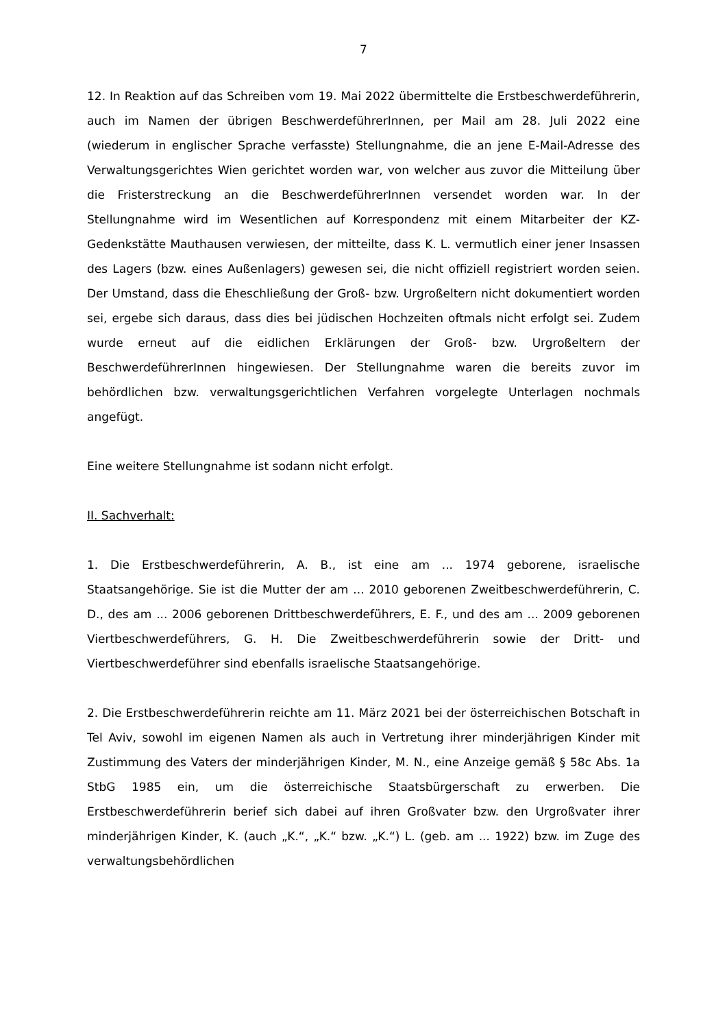7
12. In Reaktion auf das Schreiben vom 19. Mai 2022 übermittelte die Erstbeschwerdeführerin, auch im Namen der übrigen BeschwerdeführerInnen, per Mail am 28. Juli 2022 eine (wiederum in englischer Sprache verfasste) Stellungnahme, die an jene E-Mail-Adresse des Verwaltungsgerichtes Wien gerichtet worden war, von welcher aus zuvor die Mitteilung über die Fristerstreckung an die BeschwerdeführerInnen versendet worden war. In der Stellungnahme wird im Wesentlichen auf Korrespondenz mit einem Mitarbeiter der KZ-Gedenkstätte Mauthausen verwiesen, der mitteilte, dass K. L. vermutlich einer jener Insassen des Lagers (bzw. eines Außenlagers) gewesen sei, die nicht offiziell registriert worden seien. Der Umstand, dass die Eheschließung der Groß- bzw. Urgroßeltern nicht dokumentiert worden sei, ergebe sich daraus, dass dies bei jüdischen Hochzeiten oftmals nicht erfolgt sei. Zudem wurde erneut auf die eidlichen Erklärungen der Groß- bzw. Urgroßeltern der BeschwerdeführerInnen hingewiesen. Der Stellungnahme waren die bereits zuvor im behördlichen bzw. verwaltungsgerichtlichen Verfahren vorgelegte Unterlagen nochmals angefügt.
Eine weitere Stellungnahme ist sodann nicht erfolgt.
II. Sachverhalt:
1. Die Erstbeschwerdeführerin, A. B., ist eine am ... 1974 geborene, israelische Staatsangehörige. Sie ist die Mutter der am ... 2010 geborenen Zweitbeschwerdeführerin, C. D., des am ... 2006 geborenen Drittbeschwerdeführers, E. F., und des am ... 2009 geborenen Viertbeschwerdeführers, G. H. Die Zweitbeschwerdeführerin sowie der Dritt- und Viertbeschwerdeführer sind ebenfalls israelische Staatsangehörige.
2. Die Erstbeschwerdeführerin reichte am 11. März 2021 bei der österreichischen Botschaft in Tel Aviv, sowohl im eigenen Namen als auch in Vertretung ihrer minderjährigen Kinder mit Zustimmung des Vaters der minderjährigen Kinder, M. N., eine Anzeige gemäß § 58c Abs. 1a StbG 1985 ein, um die österreichische Staatsbürgerschaft zu erwerben. Die Erstbeschwerdeführerin berief sich dabei auf ihren Großvater bzw. den Urgroßvater ihrer minderjährigen Kinder, K. (auch „K.“, „K.“ bzw. „K.“) L. (geb. am ... 1922) bzw. im Zuge des verwaltungsbehördlichen